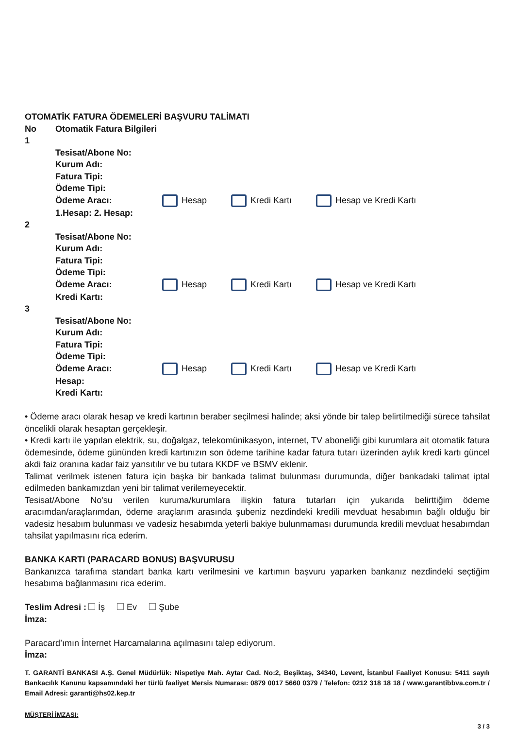OTOMATİK FATURA ÖDEMELERİ BAŞVURU TALİMATI
No Otomatik Fatura Bilgileri
1
Tesisat/Abone No:
Kurum Adı:
Fatura Tipi:
Ödeme Tipi:
Ödeme Aracı: Hesap Kredi Kartı Hesap ve Kredi Kartı
1.Hesap: 2. Hesap:
2
Tesisat/Abone No:
Kurum Adı:
Fatura Tipi:
Ödeme Tipi:
Ödeme Aracı: Hesap Kredi Kartı Hesap ve Kredi Kartı
Kredi Kartı:
3
Tesisat/Abone No:
Kurum Adı:
Fatura Tipi:
Ödeme Tipi:
Ödeme Aracı: Hesap Kredi Kartı Hesap ve Kredi Kartı
Hesap:
Kredi Kartı:
• Ödeme aracı olarak hesap ve kredi kartının beraber seçilmesi halinde; aksi yönde bir talep belirtilmediği sürece tahsilat öncelikli olarak hesaptan gerçekleşir.
• Kredi kartı ile yapılan elektrik, su, doğalgaz, telekomünikasyon, internet, TV aboneliği gibi kurumlara ait otomatik fatura ödemesinde, ödeme gününden kredi kartınızın son ödeme tarihine kadar fatura tutarı üzerinden aylık kredi kartı güncel akdi faiz oranına kadar faiz yansıtılır ve bu tutara KKDF ve BSMV eklenir.
Talimat verilmek istenen fatura için başka bir bankada talimat bulunması durumunda, diğer bankadaki talimat iptal edilmeden bankamızdan yeni bir talimat verilemeyecektir.
Tesisat/Abone No'su verilen kuruma/kurumlara ilişkin fatura tutarları için yukarıda belirttiğim ödeme aracımdan/araçlarımdan, ödeme araçlarım arasında şubeniz nezdindeki kredili mevduat hesabımın bağlı olduğu bir vadesiz hesabım bulunması ve vadesiz hesabımda yeterli bakiye bulunmaması durumunda kredili mevduat hesabımdan tahsilat yapılmasını rica ederim.
BANKA KARTI (PARACARD BONUS) BAŞVURUSU
Bankanızca tarafıma standart banka kartı verilmesini ve kartımın başvuru yaparken bankanız nezdindeki seçtiğim hesabıma bağlanmasını rica ederim.
Teslim Adresi : İş Ev Şube
İmza:
Paracard’ımın İnternet Harcamalarına açılmasını talep ediyorum.
İmza:
T. GARANTİ BANKASI A.Ş. Genel Müdürlük: Nispetiye Mah. Aytar Cad. No:2, Beşiktaş, 34340, Levent, İstanbul Faaliyet Konusu: 5411 sayılı Bankacılık Kanunu kapsamındaki her türlü faaliyet Mersis Numarası: 0879 0017 5660 0379 / Telefon: 0212 318 18 18 / www.garantibbva.com.tr / Email Adresi: garanti@hs02.kep.tr
MÜŞTERİ İMZASI:
3 / 3